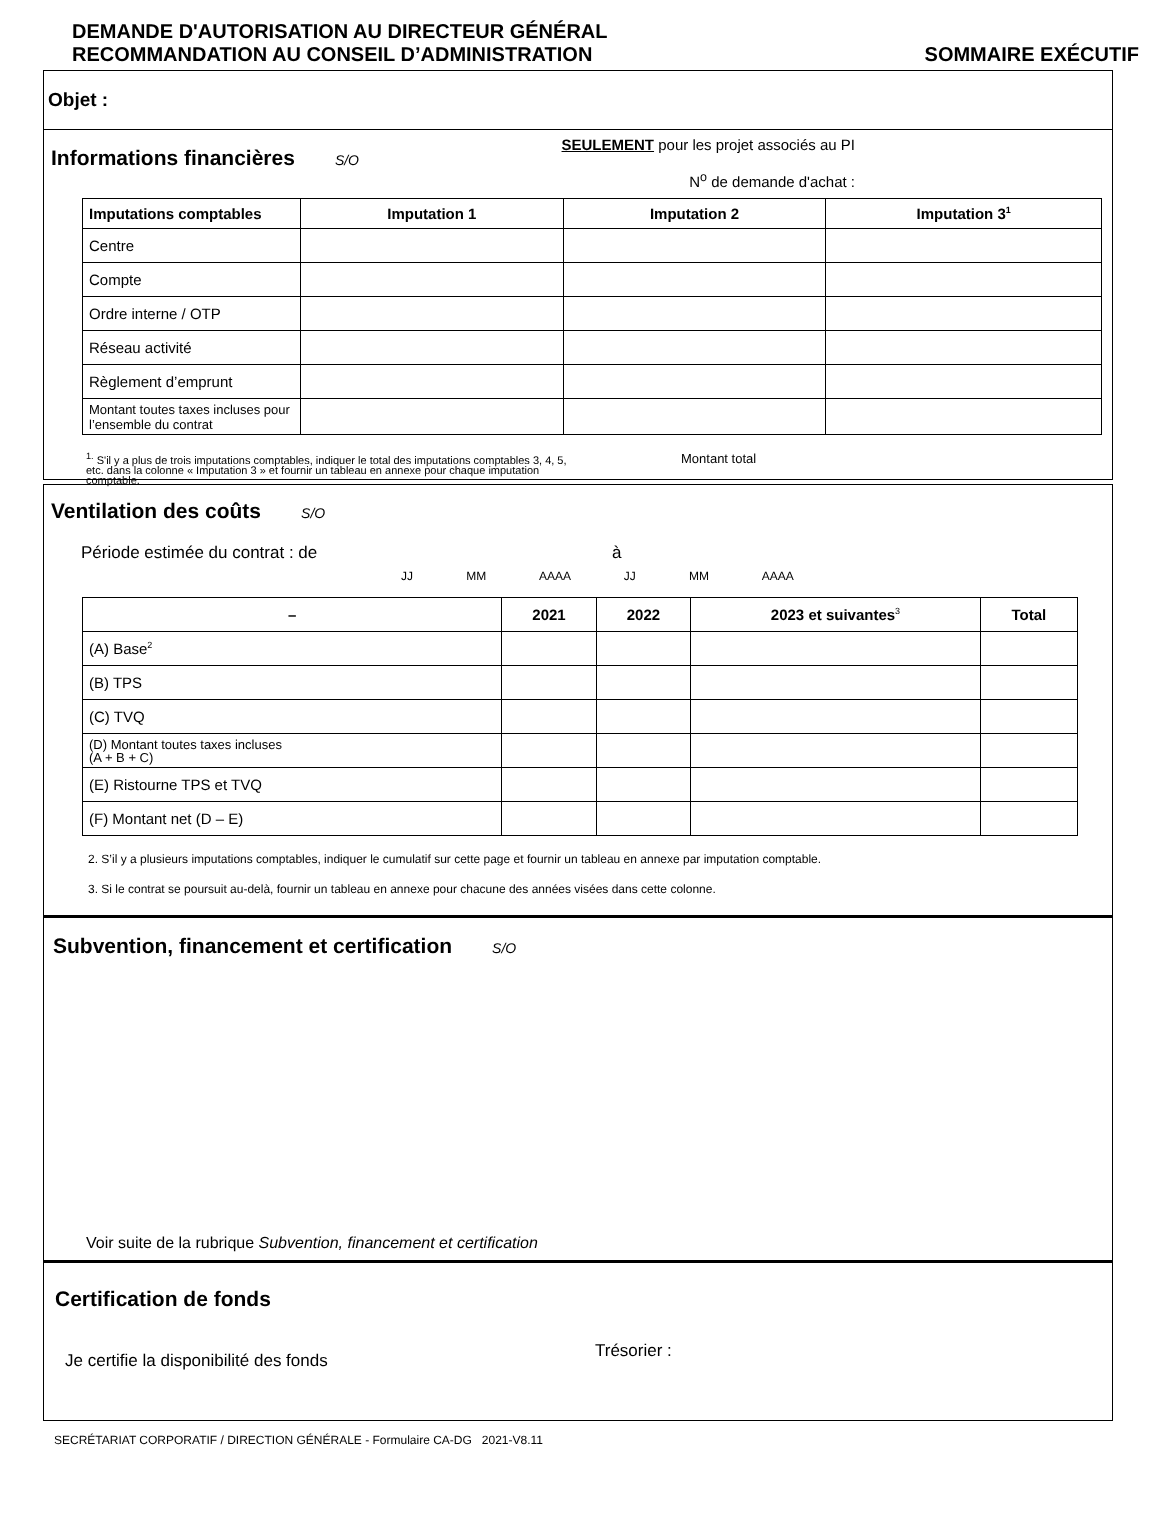DEMANDE D'AUTORISATION AU DIRECTEUR GÉNÉRAL
RECOMMANDATION AU CONSEIL D’ADMINISTRATION SOMMAIRE EXÉCUTIF
Objet :
Informations financières
S/O
SEULEMENT pour les projet associés au PI
N<sup>o</sup> de demande d'achat :
| Imputations comptables | Imputation 1 | Imputation 2 | Imputation 3<sup>1</sup> |
| --- | --- | --- | --- |
| Centre | | | |
| Compte | | | |
| Ordre interne / OTP | | | |
| Réseau activité | | | |
| Règlement d’emprunt | | | |
| Montant toutes taxes incluses pour l’ensemble du contrat | | | |
<sup>1.</sup> S'il y a plus de trois imputations comptables, indiquer le total des imputations comptables 3, 4, 5, etc. dans la colonne « Imputation 3 » et fournir un tableau en annexe pour chaque imputation comptable.
Montant total
Ventilation des coûts
S/O
Période estimée du contrat : de à
JJ MM AAAA JJ MM AAAA
| – | 2021 | 2022 | 2023 et suivantes<sup>3</sup> | Total |
| --- | --- | --- | --- | --- |
| (A) Base<sup>2</sup> | | | | |
| (B) TPS | | | | |
| (C) TVQ | | | | |
| (D) Montant toutes taxes incluses (A + B + C) | | | | |
| (E) Ristourne TPS et TVQ | | | | |
| (F) Montant net (D – E) | | | | |
2. S’il y a plusieurs imputations comptables, indiquer le cumulatif sur cette page et fournir un tableau en annexe par imputation comptable.
3. Si le contrat se poursuit au-delà, fournir un tableau en annexe pour chacune des années visées dans cette colonne.
Subvention, financement et certification
S/O
Voir suite de la rubrique Subvention, financement et certification
Certification de fonds
Je certifie la disponibilité des fonds Trésorier :
SECRÉTARIAT CORPORATIF / DIRECTION GÉNÉRALE - Formulaire CA-DG 2021-V8.11